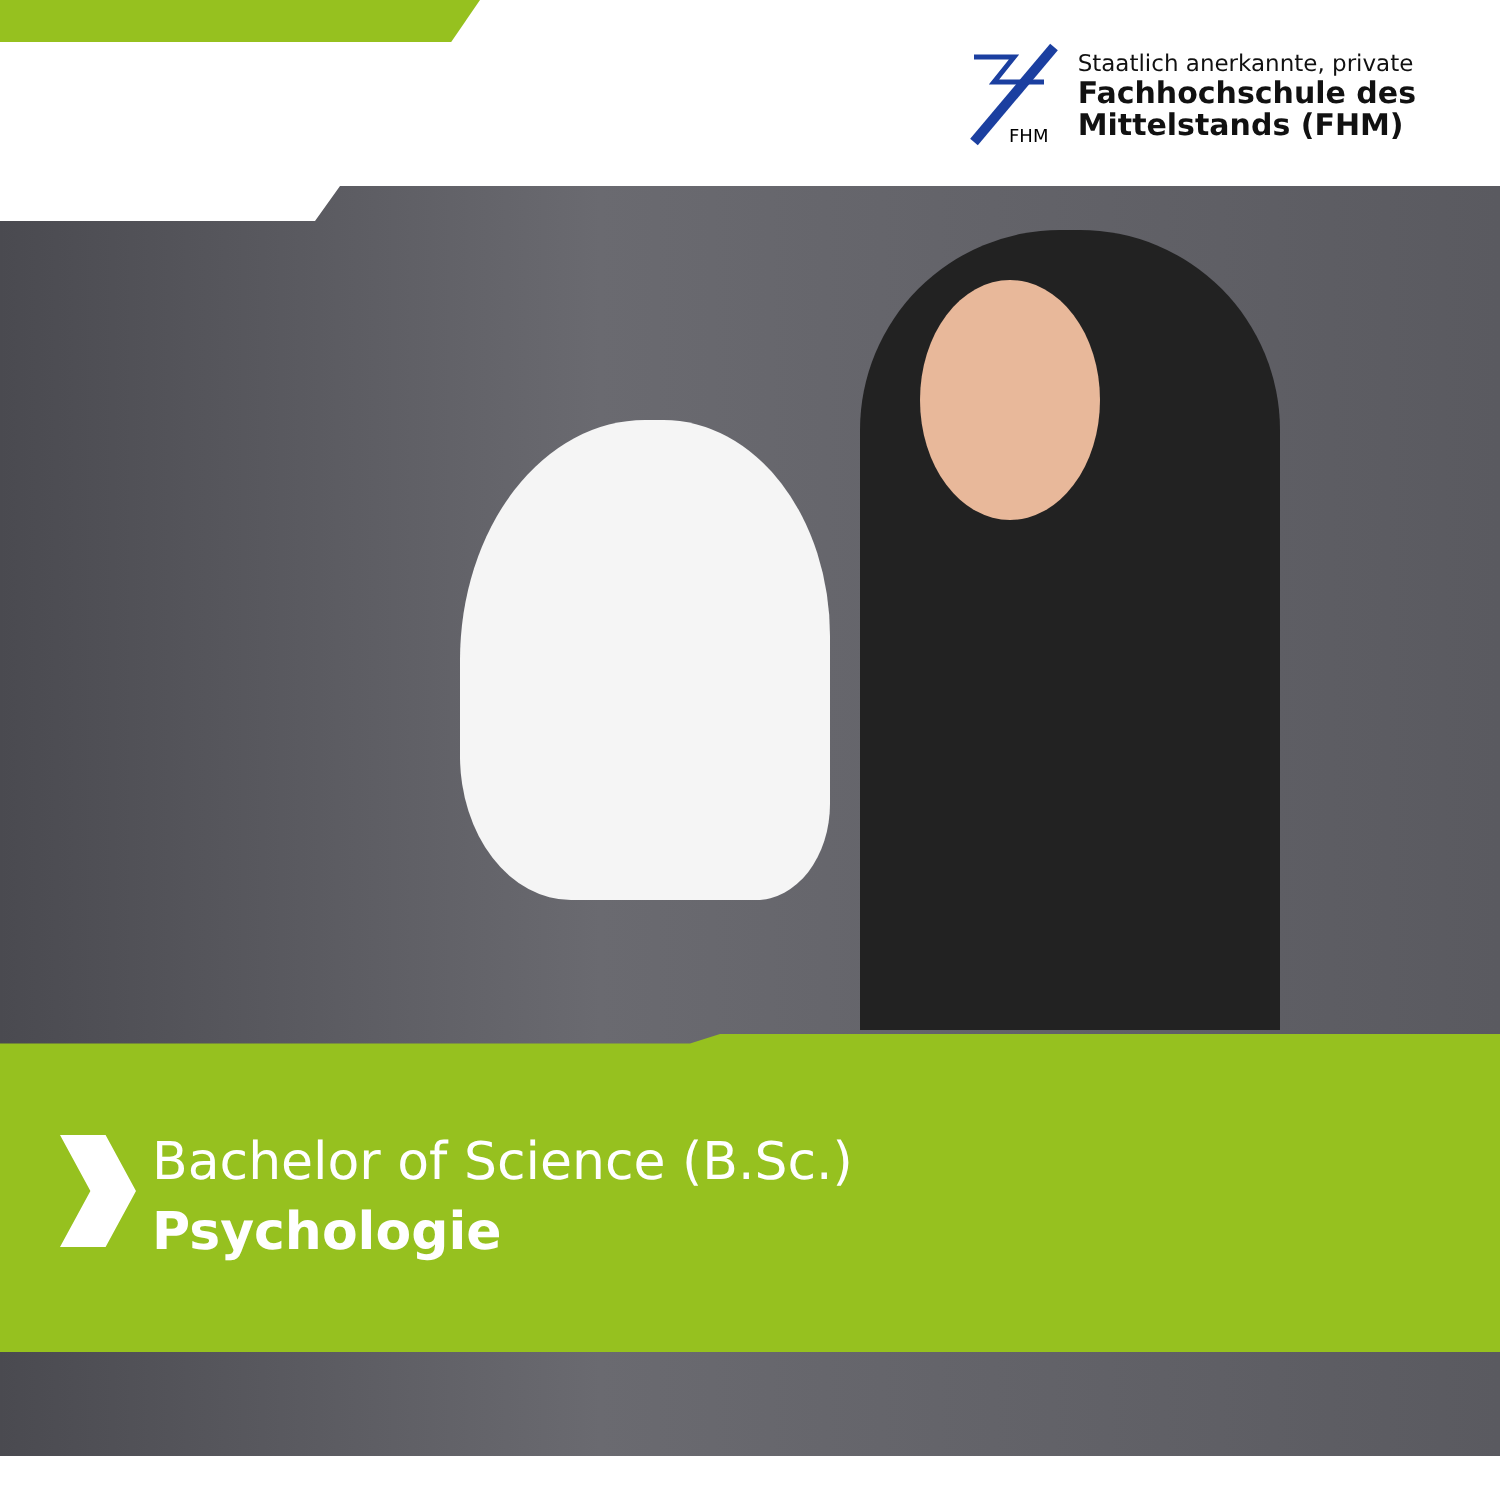FHM
Staatlich anerkannte, private
Fachhochschule des
Mittelstands (FHM)
Bachelor of Science (B.Sc.)
Psychologie